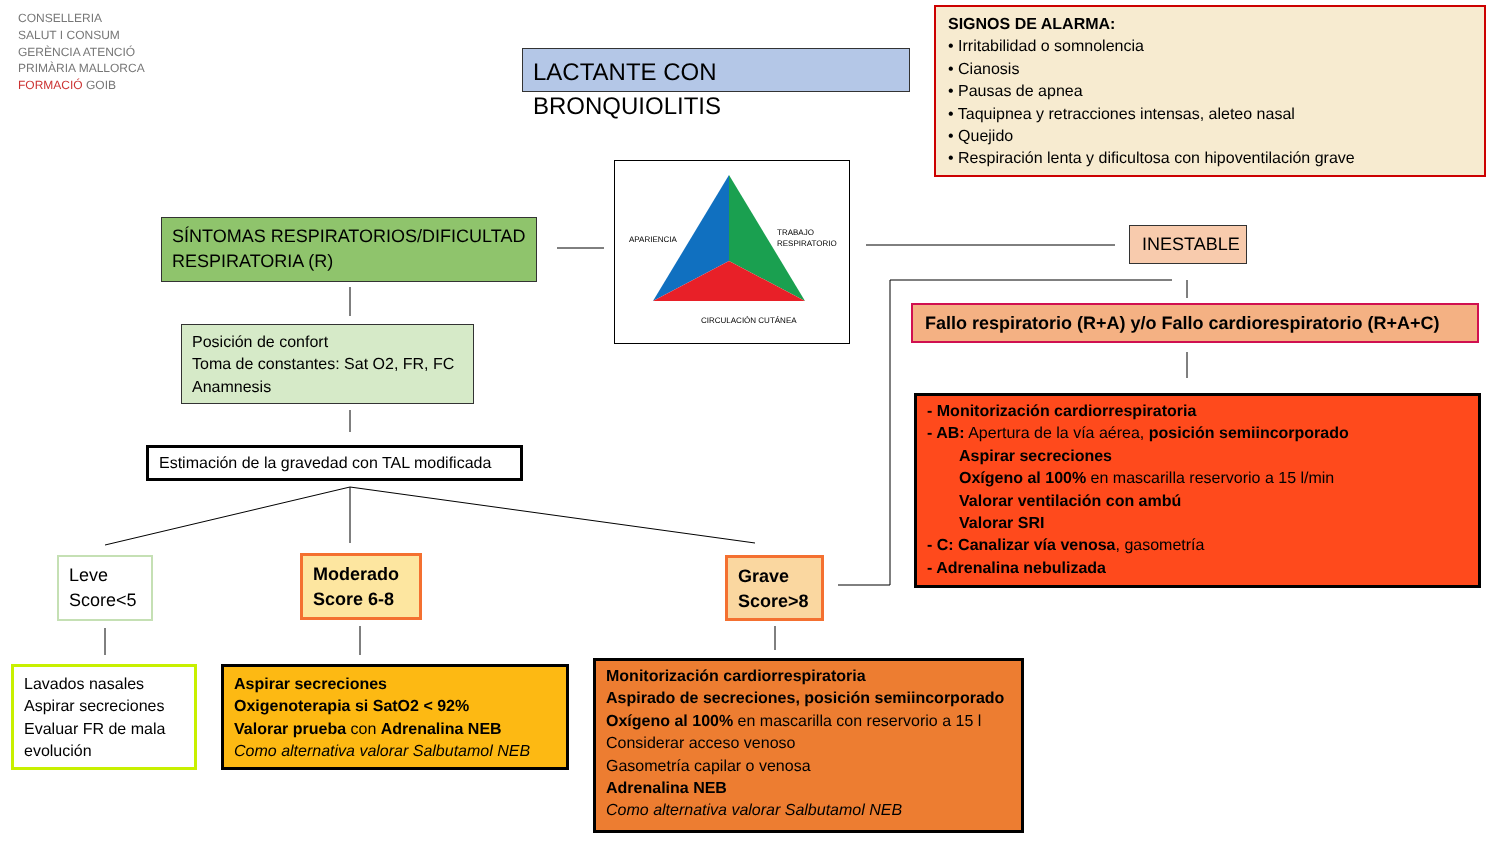CONSELLERIA
SALUT I CONSUM
GERÈNCIA ATENCIÓ
PRIMÀRIA MALLORCA
FORMACIÓ GOIB
LACTANTE CON BRONQUIOLITIS
SIGNOS DE ALARMA:
• Irritabilidad o somnolencia
• Cianosis
• Pausas de apnea
• Taquipnea y retracciones intensas, aleteo nasal
• Quejido
• Respiración lenta y dificultosa con hipoventilación grave
APARIENCIA
TRABAJO RESPIRATORIO
CIRCULACIÓN CUTÁNEA
SÍNTOMAS RESPIRATORIOS/DIFICULTAD RESPIRATORIA (R)
INESTABLE
Fallo respiratorio (R+A) y/o Fallo cardiorespiratorio (R+A+C)
Posición de confort
Toma de constantes: Sat O2, FR, FC
Anamnesis
Estimación de la gravedad con TAL modificada
- Monitorización cardiorrespiratoria
- AB: Apertura de la vía aérea, posición semiincorporado
Aspirar secreciones
Oxígeno al 100% en mascarilla reservorio a 15 l/min
Valorar ventilación con ambú
Valorar SRI
- C: Canalizar vía venosa, gasometría
- Adrenalina nebulizada
Leve
Score<5
Moderado
Score 6-8
Grave
Score>8
Lavados nasales
Aspirar secreciones
Evaluar FR de mala evolución
Aspirar secreciones
Oxigenoterapia si SatO2 < 92%
Valorar prueba con Adrenalina NEB
Como alternativa valorar Salbutamol NEB
Monitorización cardiorrespiratoria
Aspirado de secreciones, posición semiincorporado
Oxígeno al 100% en mascarilla con reservorio a 15 l
Considerar acceso venoso
Gasometría capilar o venosa
Adrenalina NEB
Como alternativa valorar Salbutamol NEB